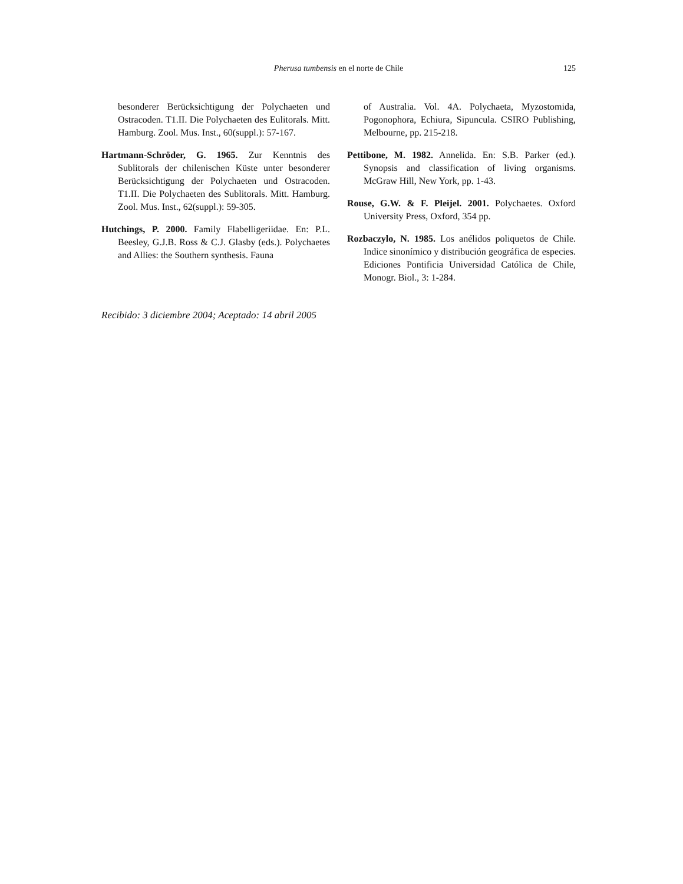Pherusa tumbensis en el norte de Chile
125
besonderer Berücksichtigung der Polychaeten und Ostracoden. T1.II. Die Polychaeten des Eulitorals. Mitt. Hamburg. Zool. Mus. Inst., 60(suppl.): 57-167.
Hartmann-Schröder, G. 1965. Zur Kenntnis des Sublitorals der chilenischen Küste unter besonderer Berücksichtigung der Polychaeten und Ostracoden. T1.II. Die Polychaeten des Sublitorals. Mitt. Hamburg. Zool. Mus. Inst., 62(suppl.): 59-305.
Hutchings, P. 2000. Family Flabelligeriidae. En: P.L. Beesley, G.J.B. Ross & C.J. Glasby (eds.). Polychaetes and Allies: the Southern synthesis. Fauna
of Australia. Vol. 4A. Polychaeta, Myzostomida, Pogonophora, Echiura, Sipuncula. CSIRO Publishing, Melbourne, pp. 215-218.
Pettibone, M. 1982. Annelida. En: S.B. Parker (ed.). Synopsis and classification of living organisms. McGraw Hill, New York, pp. 1-43.
Rouse, G.W. & F. Pleijel. 2001. Polychaetes. Oxford University Press, Oxford, 354 pp.
Rozbaczylo, N. 1985. Los anélidos poliquetos de Chile. Indice sinonímico y distribución geográfica de especies. Ediciones Pontificia Universidad Católica de Chile, Monogr. Biol., 3: 1-284.
Recibido: 3 diciembre 2004; Aceptado: 14 abril 2005